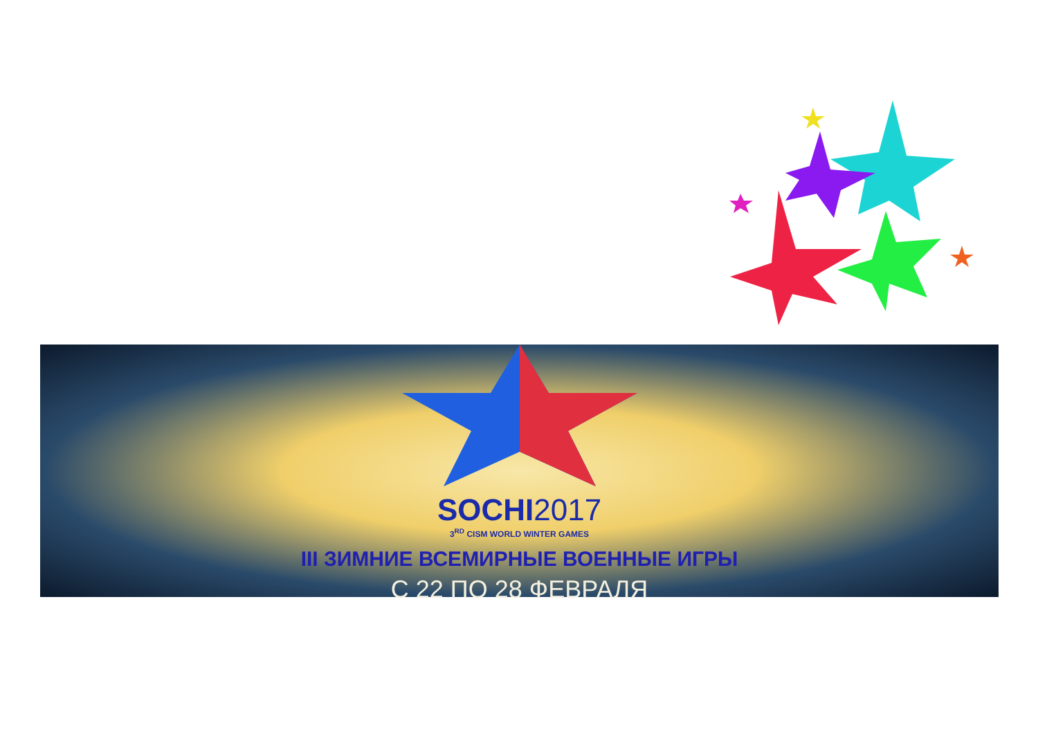SOCHI2017
3<sup>RD</sup> CISM WORLD WINTER GAMES
III ЗИМНИЕ ВСЕМИРНЫЕ ВОЕННЫЕ ИГРЫ
С 22 ПО 28 ФЕВРАЛЯ